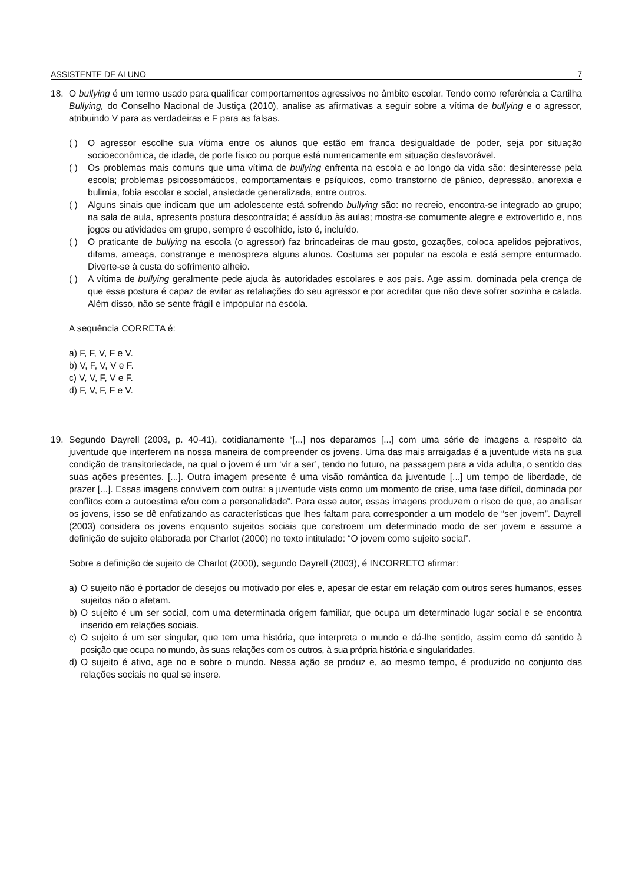ASSISTENTE DE ALUNO 7
18. O bullying é um termo usado para qualificar comportamentos agressivos no âmbito escolar. Tendo como referência a Cartilha Bullying, do Conselho Nacional de Justiça (2010), analise as afirmativas a seguir sobre a vítima de bullying e o agressor, atribuindo V para as verdadeiras e F para as falsas.
( ) O agressor escolhe sua vítima entre os alunos que estão em franca desigualdade de poder, seja por situação socioeconômica, de idade, de porte físico ou porque está numericamente em situação desfavorável.
( ) Os problemas mais comuns que uma vítima de bullying enfrenta na escola e ao longo da vida são: desinteresse pela escola; problemas psicossomáticos, comportamentais e psíquicos, como transtorno de pânico, depressão, anorexia e bulimia, fobia escolar e social, ansiedade generalizada, entre outros.
( ) Alguns sinais que indicam que um adolescente está sofrendo bullying são: no recreio, encontra-se integrado ao grupo; na sala de aula, apresenta postura descontraída; é assíduo às aulas; mostra-se comumente alegre e extrovertido e, nos jogos ou atividades em grupo, sempre é escolhido, isto é, incluído.
( ) O praticante de bullying na escola (o agressor) faz brincadeiras de mau gosto, gozações, coloca apelidos pejorativos, difama, ameaça, constrange e menospreza alguns alunos. Costuma ser popular na escola e está sempre enturmado. Diverte-se à custa do sofrimento alheio.
( ) A vítima de bullying geralmente pede ajuda às autoridades escolares e aos pais. Age assim, dominada pela crença de que essa postura é capaz de evitar as retaliações do seu agressor e por acreditar que não deve sofrer sozinha e calada. Além disso, não se sente frágil e impopular na escola.
A sequência CORRETA é:
a) F, F, V, F e V.
b) V, F, V, V e F.
c) V, V, F, V e F.
d) F, V, F, F e V.
19. Segundo Dayrell (2003, p. 40-41), cotidianamente “[...] nos deparamos [...] com uma série de imagens a respeito da juventude que interferem na nossa maneira de compreender os jovens. Uma das mais arraigadas é a juventude vista na sua condição de transitoriedade, na qual o jovem é um ‘vir a ser’, tendo no futuro, na passagem para a vida adulta, o sentido das suas ações presentes. [...]. Outra imagem presente é uma visão romântica da juventude [...] um tempo de liberdade, de prazer [...]. Essas imagens convivem com outra: a juventude vista como um momento de crise, uma fase difícil, dominada por conflitos com a autoestima e/ou com a personalidade”. Para esse autor, essas imagens produzem o risco de que, ao analisar os jovens, isso se dê enfatizando as características que lhes faltam para corresponder a um modelo de “ser jovem”. Dayrell (2003) considera os jovens enquanto sujeitos sociais que constroem um determinado modo de ser jovem e assume a definição de sujeito elaborada por Charlot (2000) no texto intitulado: “O jovem como sujeito social”.
Sobre a definição de sujeito de Charlot (2000), segundo Dayrell (2003), é INCORRETO afirmar:
a) O sujeito não é portador de desejos ou motivado por eles e, apesar de estar em relação com outros seres humanos, esses sujeitos não o afetam.
b) O sujeito é um ser social, com uma determinada origem familiar, que ocupa um determinado lugar social e se encontra inserido em relações sociais.
c) O sujeito é um ser singular, que tem uma história, que interpreta o mundo e dá-lhe sentido, assim como dá sentido à posição que ocupa no mundo, às suas relações com os outros, à sua própria história e singularidades.
d) O sujeito é ativo, age no e sobre o mundo. Nessa ação se produz e, ao mesmo tempo, é produzido no conjunto das relações sociais no qual se insere.